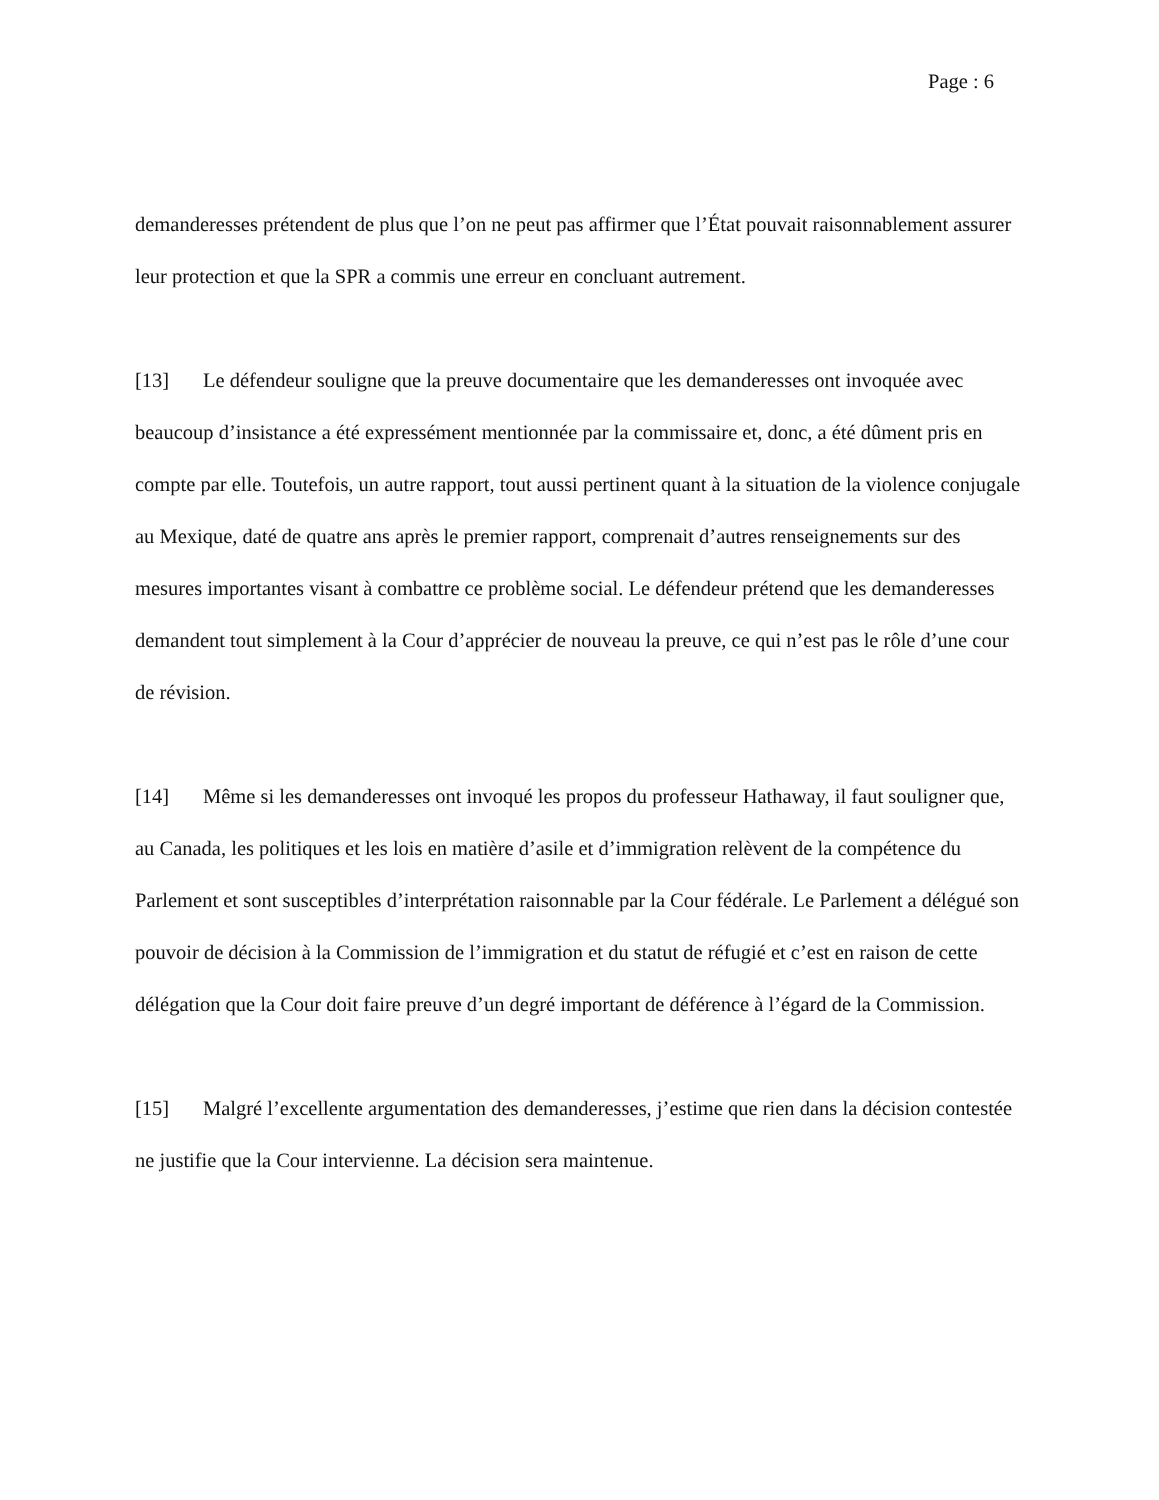Page : 6
demanderesses prétendent de plus que l’on ne peut pas affirmer que l’État pouvait raisonnablement assurer leur protection et que la SPR a commis une erreur en concluant autrement.
[13] Le défendeur souligne que la preuve documentaire que les demanderesses ont invoquée avec beaucoup d’insistance a été expressément mentionnée par la commissaire et, donc, a été dûment pris en compte par elle. Toutefois, un autre rapport, tout aussi pertinent quant à la situation de la violence conjugale au Mexique, daté de quatre ans après le premier rapport, comprenait d’autres renseignements sur des mesures importantes visant à combattre ce problème social. Le défendeur prétend que les demanderesses demandent tout simplement à la Cour d’apprécier de nouveau la preuve, ce qui n’est pas le rôle d’une cour de révision.
[14] Même si les demanderesses ont invoqué les propos du professeur Hathaway, il faut souligner que, au Canada, les politiques et les lois en matière d’asile et d’immigration relèvent de la compétence du Parlement et sont susceptibles d’interprétation raisonnable par la Cour fédérale. Le Parlement a délégué son pouvoir de décision à la Commission de l’immigration et du statut de réfugié et c’est en raison de cette délégation que la Cour doit faire preuve d’un degré important de déférence à l’égard de la Commission.
[15] Malgré l’excellente argumentation des demanderesses, j’estime que rien dans la décision contestée ne justifie que la Cour intervienne. La décision sera maintenue.